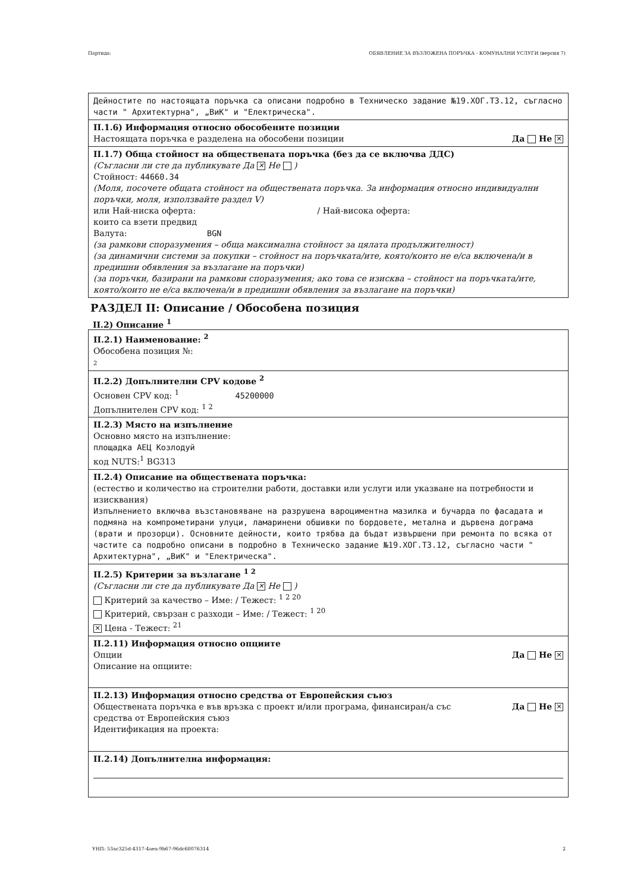Партида: ОБЯВЛЕНИЕ ЗА ВЪЗЛОЖЕНА ПОРЪЧКА - КОМУНАЛНИ УСЛУГИ (версия 7)
Дейностите по настоящата поръчка са описани подробно в Техническо задание №19.ХОГ.ТЗ.12, съгласно части " Архитектурна", „ВиК" и "Електрическа".
II.1.6) Информация относно обособените позиции
Настоящата поръчка е разделена на обособени позиции Да Не ✕
II.1.7) Обща стойност на обществената поръчка (без да се включва ДДС)
(Съгласни ли сте да публикувате Да ✕ Не )
Стойност: 44660.34
(Моля, посочете общата стойност на обществената поръчка. За информация относно индивидуални поръчки, моля, използвайте раздел V)
или Най-ниска оферта: / Най-висока оферта:
които са взети предвид
Валута: BGN
(за рамкови споразумения – обща максимална стойност за цялата продължителност)
(за динамични системи за покупки – стойност на поръчката/ите, която/които не е/са включена/и в предишни обявления за възлагане на поръчки)
(за поръчки, базирани на рамкови споразумения; ако това се изисква – стойност на поръчката/ите, която/които не е/са включена/и в предишни обявления за възлагане на поръчки)
РАЗДЕЛ II: Описание / Обособена позиция
II.2) Описание <sup>1</sup>
II.2.1) Наименование: <sup>2</sup>
Обособена позиция №:
2
II.2.2) Допълнителни CPV кодове <sup>2</sup>
Основен CPV код: <sup>1</sup> 45200000
Допълнителен CPV код: <sup>1 2</sup>
II.2.3) Място на изпълнение
Основно място на изпълнение:
площадка АЕЦ Козлодуй
код NUTS:<sup>1</sup> BG313
II.2.4) Описание на обществената поръчка:
(естество и количество на строителни работи, доставки или услуги или указване на потребности и изисквания)
Изпълнението включва възстановяване на разрушена вароциментна мазилка и бучарда по фасадата и подмяна на компрометирани улуци, ламаринени обшивки по бордовете, метална и дървена дограма (врати и прозорци). Основните дейности, които трябва да бъдат извършени при ремонта по всяка от частите са подробно описани в подробно в Техническо задание №19.ХОГ.ТЗ.12, съгласно части " Архитектурна", „ВиК" и "Електрическа".
II.2.5) Критерии за възлагане <sup>1 2</sup>
(Съгласни ли сте да публикувате Да ✕ Не )
Критерий за качество – Име: / Тежест: <sup>1 2 20</sup>
Критерий, свързан с разходи – Име: / Тежест: <sup>1 20</sup>
✕ Цена - Тежест: <sup>21</sup>
II.2.11) Информация относно опциите
Опции Да Не ✕
Описание на опциите:
II.2.13) Информация относно средства от Европейския съюз
Обществената поръчка е във връзка с проект и/или програма, финансиран/а със
средства от Европейския съюз Да Не ✕
Идентификация на проекта:
II.2.14) Допълнителна информация:
УНП: 53ac325d-4317-4aea-9b67-96dc68076314 2